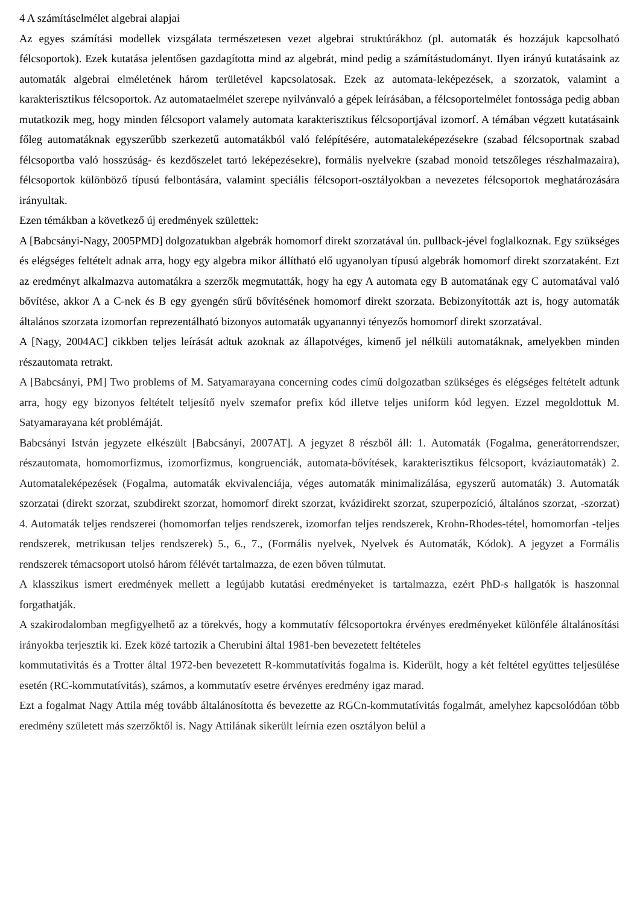4 A számításelmélet algebrai alapjai
Az egyes számítási modellek vizsgálata természetesen vezet algebrai struktúrákhoz (pl. automaták és hozzájuk kapcsolható félcsoportok). Ezek kutatása jelentősen gazdagította mind az algebrát, mind pedig a számítástudományt. Ilyen irányú kutatásaink az automaták algebrai elméletének három területével kapcsolatosak. Ezek az automata-leképezések, a szorzatok, valamint a karakterisztikus félcsoportok. Az automataelmélet szerepe nyilvánvaló a gépek leírásában, a félcsoportelmélet fontossága pedig abban mutatkozik meg, hogy minden félcsoport valamely automata karakterisztikus félcsoportjával izomorf. A témában végzett kutatásaink főleg automatáknak egyszerűbb szerkezetű automatákból való felépítésére, automataleképezésekre (szabad félcsoportnak szabad félcsoportba való hosszúság- és kezdőszelet tartó leképezésekre), formális nyelvekre (szabad monoid tetszőleges részhalmazaira), félcsoportok különböző típusú felbontására, valamint speciális félcsoport-osztályokban a nevezetes félcsoportok meghatározására irányultak.
Ezen témákban a következő új eredmények születtek:
A [Babcsányi-Nagy, 2005PMD] dolgozatukban algebrák homomorf direkt szorzatával ún. pullback-jével foglalkoznak. Egy szükséges és elégséges feltételt adnak arra, hogy egy algebra mikor állítható elő ugyanolyan típusú algebrák homomorf direkt szorzataként. Ezt az eredményt alkalmazva automatákra a szerzők megmutatták, hogy ha egy A automata egy B automatának egy C automatával való bővítése, akkor A a C-nek és B egy gyengén sűrű bővítésének homomorf direkt szorzata. Bebizonyították azt is, hogy automaták általános szorzata izomorfan reprezentálható bizonyos automaták ugyanannyi tényezős homomorf direkt szorzatával.
A [Nagy, 2004AC] cikkben teljes leírását adtuk azoknak az állapotvéges, kimenő jel nélküli automatáknak, amelyekben minden részautomata retrakt.
A [Babcsányi, PM] Two problems of M. Satyamarayana concerning codes című dolgozatban szükséges és elégséges feltételt adtunk arra, hogy egy bizonyos feltételt teljesítő nyelv szemafor prefix kód illetve teljes uniform kód legyen. Ezzel megoldottuk M. Satyamarayana két problémáját.
Babcsányi István jegyzete elkészült [Babcsányi, 2007AT]. A jegyzet 8 részből áll: 1. Automaták (Fogalma, generátorrendszer, részautomata, homomorfizmus, izomorfizmus, kongruenciák, automata-bővítések, karakterisztikus félcsoport, kváziautomaták) 2. Automataleképezések (Fogalma, automaták ekvivalenciája, véges automaták minimalizálása, egyszerű automaták) 3. Automaták szorzatai (direkt szorzat, szubdirekt szorzat, homomorf direkt szorzat, kvázidirekt szorzat, szuperpozíció, általános szorzat, -szorzat) 4. Automaták teljes rendszerei (homomorfan teljes rendszerek, izomorfan teljes rendszerek, Krohn-Rhodes-tétel, homomorfan -teljes rendszerek, metrikusan teljes rendszerek) 5., 6., 7., (Formális nyelvek, Nyelvek és Automaták, Kódok). A jegyzet a Formális rendszerek témacsoport utolsó három félévét tartalmazza, de ezen bőven túlmutat.
A klasszikus ismert eredmények mellett a legújabb kutatási eredményeket is tartalmazza, ezért PhD-s hallgatók is haszonnal forgathatják.
A szakirodalomban megfigyelhető az a törekvés, hogy a kommutatív félcsoportokra érvényes eredményeket különféle általánosítási irányokba terjesztik ki. Ezek közé tartozik a Cherubini által 1981-ben bevezetett feltételes
kommutativitás és a Trotter által 1972-ben bevezetett R-kommutatívitás fogalma is. Kiderült, hogy a két feltétel együttes teljesülése esetén (RC-kommutatívitás), számos, a kommutatív esetre érvényes eredmény igaz marad.
Ezt a fogalmat Nagy Attila még tovább általánosította és bevezette az RGCn-kommutatívitás fogalmát, amelyhez kapcsolódóan több eredmény született más szerzőktől is. Nagy Attilának sikerült leírnia ezen osztályon belül a